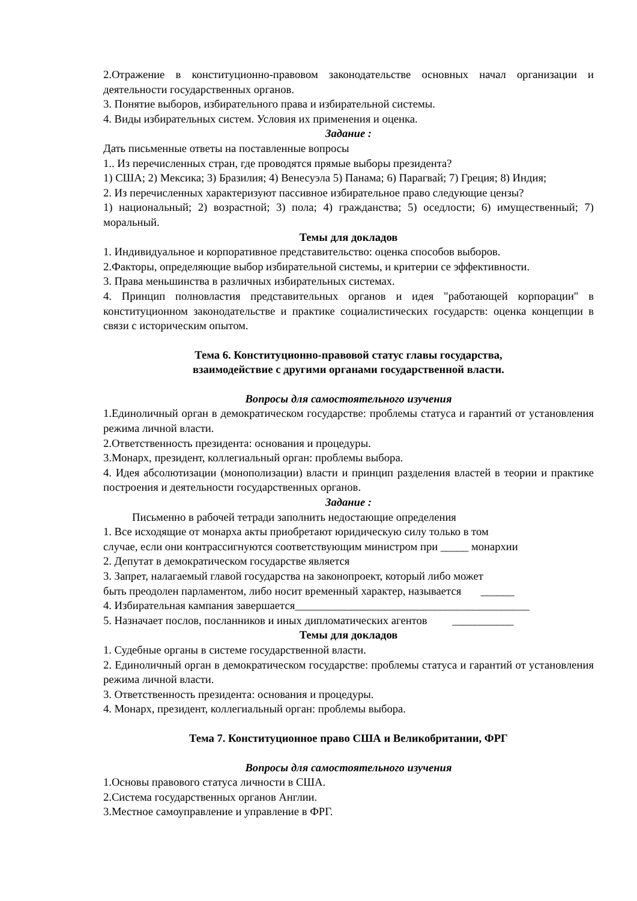2.Отражение в конституционно-правовом законодательстве основных начал организации и деятельности государственных органов.
3. Понятие выборов, избирательного права и избирательной системы.
4. Виды избирательных систем. Условия их применения и оценка.
Задание :
Дать письменные ответы на поставленные вопросы
1.. Из перечисленных стран, где проводятся прямые выборы президента?
1) США; 2) Мексика; 3) Бразилия; 4) Венесуэла 5) Панама; 6) Парагвай; 7) Греция; 8) Индия;
2. Из перечисленных характеризуют пассивное избирательное право следующие цензы?
1) национальный; 2) возрастной; 3) пола; 4) гражданства; 5) оседлости; 6) имущественный; 7) моральный.
Темы для докладов
1. Индивидуальное и корпоративное представительство: оценка способов выборов.
2.Факторы, определяющие выбор избирательной системы, и критерии се эффективности.
3. Права меньшинства в различных избирательных системах.
4. Принцип полновластия представительных органов и идея "работающей корпорации" в конституционном законодательстве и практике социалистических государств: оценка концепции в связи с историческим опытом.
Тема 6. Конституционно-правовой статус главы государства,
взаимодействие с другими органами государственной власти.
Вопросы для самостоятельного изучения
1.Единоличный орган в демократическом государстве: проблемы статуса и гарантий от установления режима личной власти.
2.Ответственность президента: основания и процедуры.
3.Монарх, президент, коллегиальный орган: проблемы выбора.
4. Идея абсолютизации (монополизации) власти и принцип разделения властей в теории и практике построения и деятельности государственных органов.
Задание :
Письменно в рабочей тетради заполнить недостающие определения
1. Все исходящие от монарха акты приобретают юридическую силу только в том
случае, если они контрассигнуются соответствующим министром при _____ монархии
2. Депутат в демократическом государстве является
3. Запрет, налагаемый главой государства на законопроект, который либо может
быть преодолен парламентом, либо носит временный характер, называется ______
4. Избирательная кампания завершается__________________________________________
5. Назначает послов, посланников и иных дипломатических агентов ___________
Темы для докладов
1. Судебные органы в системе государственной власти.
2. Единоличный орган в демократическом государстве: проблемы статуса и гарантий от установления режима личной власти.
3. Ответственность президента: основания и процедуры.
4. Монарх, президент, коллегиальный орган: проблемы выбора.
Тема 7. Конституционное право США и Великобритании, ФРГ
Вопросы для самостоятельного изучения
1.Основы правового статуса личности в США.
2.Система государственных органов Англии.
3.Местное самоуправление и управление в ФРГ.